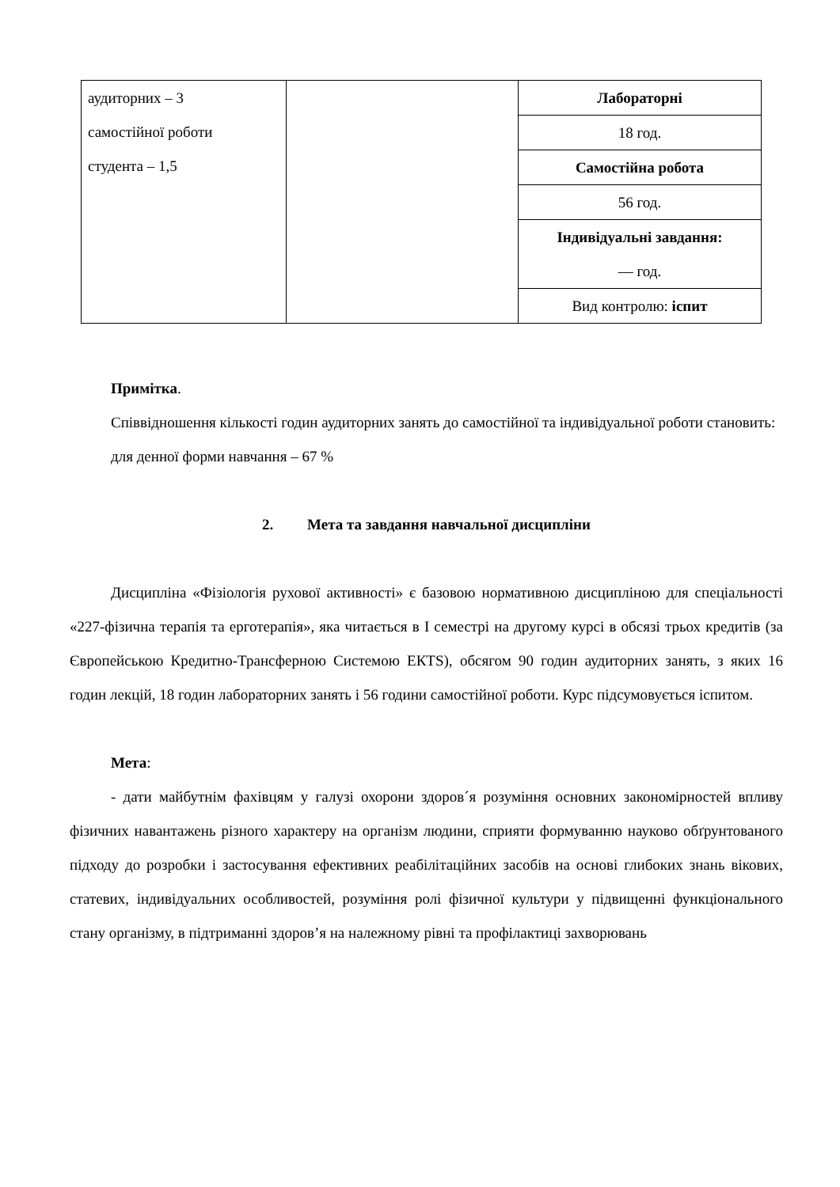| аудиторних – 3 самостійної роботи студента – 1,5 | | Лабораторні |
| | | 18 год. |
| | | Самостійна робота |
| | | 56 год. |
| | | Індивідуальні завдання: — год. |
| | | Вид контролю: іспит |
Примітка.
Співвідношення кількості годин аудиторних занять до самостійної та індивідуальної роботи становить:
для денної форми навчання – 67 %
2. Мета та завдання навчальної дисципліни
Дисципліна «Фізіологія рухової активності» є базовою нормативною дисципліною для спеціальності «227-фізична терапія та ерготерапія», яка читається в I семестрі на другому курсі в обсязі трьох кредитів (за Європейською Кредитно-Трансферною Системою ЕКТS), обсягом 90 годин аудиторних занять, з яких 16 годин лекцій, 18 годин лабораторних занять і 56 години самостійної роботи. Курс підсумовується іспитом.
Мета:
- дати майбутнім фахівцям у галузі охорони здоров´я розуміння основних закономірностей впливу фізичних навантажень різного характеру на організм людини, сприяти формуванню науково обґрунтованого підходу до розробки і застосування ефективних реабілітаційних засобів на основі глибоких знань вікових, статевих, індивідуальних особливостей, розуміння ролі фізичної культури у підвищенні функціонального стану організму, в підтриманні здоров’я на належному рівні та профілактиці захворювань